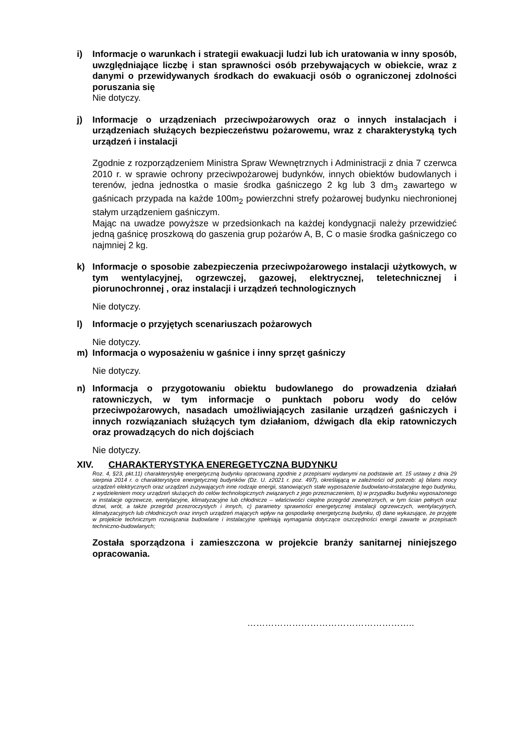i) Informacje o warunkach i strategii ewakuacji ludzi lub ich uratowania w inny sposób, uwzględniające liczbę i stan sprawności osób przebywających w obiekcie, wraz z danymi o przewidywanych środkach do ewakuacji osób o ograniczonej zdolności poruszania się
Nie dotyczy.
j) Informacje o urządzeniach przeciwpożarowych oraz o innych instalacjach i urządzeniach służących bezpieczeństwu pożarowemu, wraz z charakterystyką tych urządzeń i instalacji
Zgodnie z rozporządzeniem Ministra Spraw Wewnętrznych i Administracji z dnia 7 czerwca 2010 r. w sprawie ochrony przeciwpożarowej budynków, innych obiektów budowlanych i terenów, jedna jednostka o masie środka gaśniczego 2 kg lub 3 dm<sub>3</sub> zawartego w gaśnicach przypada na każde 100m<sub>2</sub> powierzchni strefy pożarowej budynku niechronionej stałym urządzeniem gaśniczym.
Mając na uwadze powyższe w przedsionkach na każdej kondygnacji należy przewidzieć jedną gaśnicę proszkową do gaszenia grup pożarów A, B, C o masie środka gaśniczego co najmniej 2 kg.
k) Informacje o sposobie zabezpieczenia przeciwpożarowego instalacji użytkowych, w tym wentylacyjnej, ogrzewczej, gazowej, elektrycznej, teletechnicznej i piorunochronnej , oraz instalacji i urządzeń technologicznych
Nie dotyczy.
l) Informacje o przyjętych scenariuszach pożarowych
Nie dotyczy.
m) Informacja o wyposażeniu w gaśnice i inny sprzęt gaśniczy
Nie dotyczy.
n) Informacja o przygotowaniu obiektu budowlanego do prowadzenia działań ratowniczych, w tym informacje o punktach poboru wody do celów przeciwpożarowych, nasadach umożliwiających zasilanie urządzeń gaśniczych i innych rozwiązaniach służących tym działaniom, dźwigach dla ekip ratowniczych oraz prowadzących do nich dojściach
Nie dotyczy.
XIV. CHARAKTERYSTYKA ENEREGETYCZNA BUDYNKU
Roz. 4, §23, pkt.11) charakterystykę energetyczną budynku opracowaną zgodnie z przepisami wydanymi na podstawie art. 15 ustawy z dnia 29 sierpnia 2014 r. o charakterystyce energetycznej budynków (Dz. U. z2021 r. poz. 497), określającą w zależności od potrzeb: a) bilans mocy urządzeń elektrycznych oraz urządzeń zużywających inne rodzaje energii, stanowiących stałe wyposażenie budowlano-instalacyjne tego budynku, z wydzieleniem mocy urządzeń służących do celów technologicznych związanych z jego przeznaczeniem, b) w przypadku budynku wyposażonego w instalacje ogrzewcze, wentylacyjne, klimatyzacyjne lub chłodnicze – właściwości cieplne przegród zewnętrznych, w tym ścian pełnych oraz drzwi, wrót, a także przegród przezroczystych i innych, c) parametry sprawności energetycznej instalacji ogrzewczych, wentylacyjnych, klimatyzacyjnych lub chłodniczych oraz innych urządzeń mających wpływ na gospodarkę energetyczną budynku, d) dane wykazujące, że przyjęte w projekcie technicznym rozwiązania budowlane i instalacyjne spełniają wymagania dotyczące oszczędności energii zawarte w przepisach techniczno-budowlanych;
Została sporządzona i zamieszczona w projekcie branży sanitarnej niniejszego opracowania.
………………………………………………..